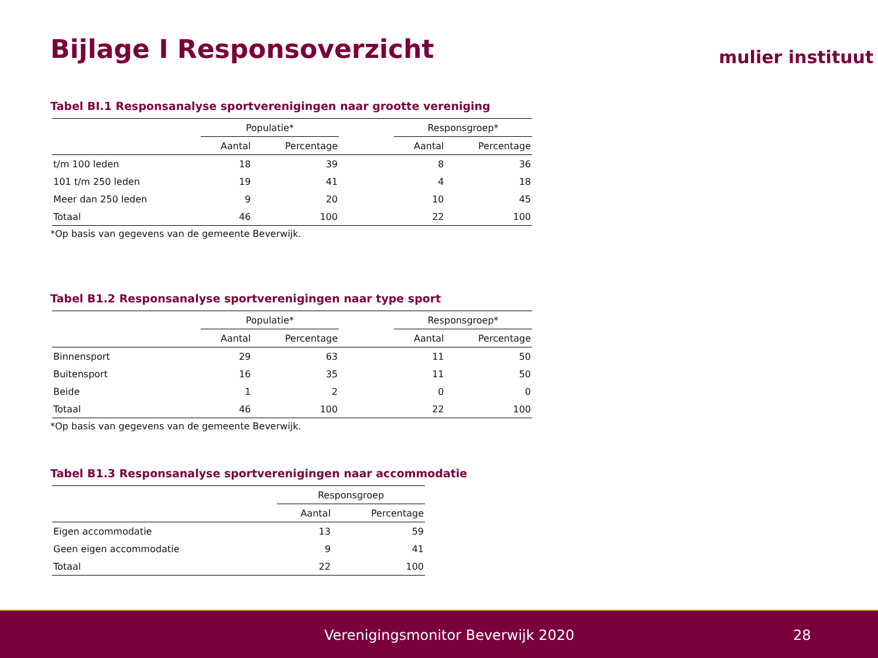Bijlage I Responsoverzicht mulier instituut
Tabel BI.1 Responsanalyse sportverenigingen naar grootte vereniging
| | Populatie* | | | Responsgroep* | |
| --- | --- | --- | --- | --- | --- |
| | Aantal | Percentage | | Aantal | Percentage |
| t/m 100 leden | 18 | 39 | | 8 | 36 |
| 101 t/m 250 leden | 19 | 41 | | 4 | 18 |
| Meer dan 250 leden | 9 | 20 | | 10 | 45 |
| Totaal | 46 | 100 | | 22 | 100 |
*Op basis van gegevens van de gemeente Beverwijk.
Tabel B1.2 Responsanalyse sportverenigingen naar type sport
| | Populatie* | | | Responsgroep* | |
| --- | --- | --- | --- | --- | --- |
| | Aantal | Percentage | | Aantal | Percentage |
| Binnensport | 29 | 63 | | 11 | 50 |
| Buitensport | 16 | 35 | | 11 | 50 |
| Beide | 1 | 2 | | 0 | 0 |
| Totaal | 46 | 100 | | 22 | 100 |
*Op basis van gegevens van de gemeente Beverwijk.
Tabel B1.3 Responsanalyse sportverenigingen naar accommodatie
| | Responsgroep | |
| --- | --- | --- |
| | Aantal | Percentage |
| Eigen accommodatie | 13 | 59 |
| Geen eigen accommodatie | 9 | 41 |
| Totaal | 22 | 100 |
Verenigingsmonitor Beverwijk 2020 28